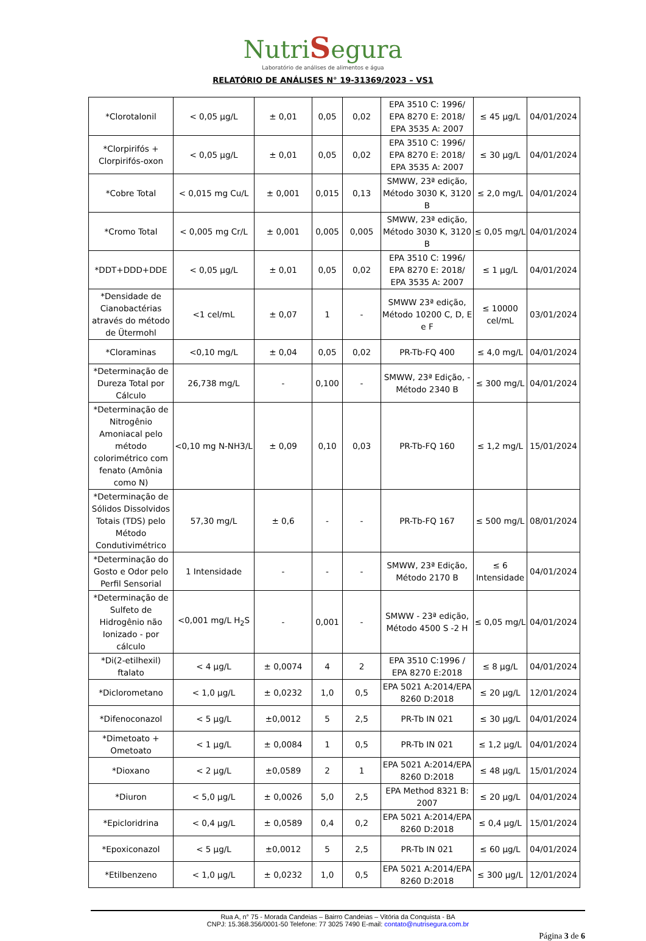NutriSegura
Laboratório de análises de alimentos e água
RELATÓRIO DE ANÁLISES N° 19-31369/2023 – VS1
| *Clorotalonil | < 0,05 µg/L | ± 0,01 | 0,05 | 0,02 | EPA 3510 C: 1996/ EPA 8270 E: 2018/ EPA 3535 A: 2007 | ≤ 45 µg/L | 04/01/2024 |
| *Clorpirifós + Clorpirifós-oxon | < 0,05 µg/L | ± 0,01 | 0,05 | 0,02 | EPA 3510 C: 1996/ EPA 8270 E: 2018/ EPA 3535 A: 2007 | ≤ 30 µg/L | 04/01/2024 |
| *Cobre Total | < 0,015 mg Cu/L | ± 0,001 | 0,015 | 0,13 | SMWW, 23ª edição, Método 3030 K, 3120 B | ≤ 2,0 mg/L | 04/01/2024 |
| *Cromo Total | < 0,005 mg Cr/L | ± 0,001 | 0,005 | 0,005 | SMWW, 23ª edição, Método 3030 K, 3120 B | ≤ 0,05 mg/L | 04/01/2024 |
| *DDT+DDD+DDE | < 0,05 µg/L | ± 0,01 | 0,05 | 0,02 | EPA 3510 C: 1996/ EPA 8270 E: 2018/ EPA 3535 A: 2007 | ≤ 1 µg/L | 04/01/2024 |
| *Densidade de Cianobactérias através do método de Ütermohl | <1 cel/mL | ± 0,07 | 1 | - | SMWW 23ª edição, Método 10200 C, D, E e F | ≤ 10000 cel/mL | 03/01/2024 |
| *Cloraminas | <0,10 mg/L | ± 0,04 | 0,05 | 0,02 | PR-Tb-FQ 400 | ≤ 4,0 mg/L | 04/01/2024 |
| *Determinação de Dureza Total por Cálculo | 26,738 mg/L | - | 0,100 | - | SMWW, 23ª Edição, - Método 2340 B | ≤ 300 mg/L | 04/01/2024 |
| *Determinação de Nitrogênio Amoniacal pelo método colorimétrico com fenato (Amônia como N) | <0,10 mg N-NH3/L | ± 0,09 | 0,10 | 0,03 | PR-Tb-FQ 160 | ≤ 1,2 mg/L | 15/01/2024 |
| *Determinação de Sólidos Dissolvidos Totais (TDS) pelo Método Condutivimétrico | 57,30 mg/L | ± 0,6 | - | - | PR-Tb-FQ 167 | ≤ 500 mg/L | 08/01/2024 |
| *Determinação do Gosto e Odor pelo Perfil Sensorial | 1 Intensidade | - | - | - | SMWW, 23ª Edição, Método 2170 B | ≤ 6 Intensidade | 04/01/2024 |
| *Determinação de Sulfeto de Hidrogênio não Ionizado - por cálculo | <0,001 mg/L H<sub>2</sub>S | - | 0,001 | - | SMWW - 23ª edição, Método 4500 S -2 H | ≤ 0,05 mg/L | 04/01/2024 |
| *Di(2-etilhexil) ftalato | < 4 µg/L | ± 0,0074 | 4 | 2 | EPA 3510 C:1996 / EPA 8270 E:2018 | ≤ 8 µg/L | 04/01/2024 |
| *Diclorometano | < 1,0 µg/L | ± 0,0232 | 1,0 | 0,5 | EPA 5021 A:2014/EPA 8260 D:2018 | ≤ 20 µg/L | 12/01/2024 |
| *Difenoconazol | < 5 µg/L | ±0,0012 | 5 | 2,5 | PR-Tb IN 021 | ≤ 30 µg/L | 04/01/2024 |
| *Dimetoato + Ometoato | < 1 µg/L | ± 0,0084 | 1 | 0,5 | PR-Tb IN 021 | ≤ 1,2 µg/L | 04/01/2024 |
| *Dioxano | < 2 µg/L | ±0,0589 | 2 | 1 | EPA 5021 A:2014/EPA 8260 D:2018 | ≤ 48 µg/L | 15/01/2024 |
| *Diuron | < 5,0 µg/L | ± 0,0026 | 5,0 | 2,5 | EPA Method 8321 B: 2007 | ≤ 20 µg/L | 04/01/2024 |
| *Epicloridrina | < 0,4 µg/L | ± 0,0589 | 0,4 | 0,2 | EPA 5021 A:2014/EPA 8260 D:2018 | ≤ 0,4 µg/L | 15/01/2024 |
| *Epoxiconazol | < 5 µg/L | ±0,0012 | 5 | 2,5 | PR-Tb IN 021 | ≤ 60 µg/L | 04/01/2024 |
| *Etilbenzeno | < 1,0 µg/L | ± 0,0232 | 1,0 | 0,5 | EPA 5021 A:2014/EPA 8260 D:2018 | ≤ 300 µg/L | 12/01/2024 |
Rua A, n° 75 - Morada Candeias – Bairro Candeias – Vitória da Conquista - BA
CNPJ: 15.368.356/0001-50 Telefone: 77 3025 7490 E-mail: contato@nutrisegura.com.br
Página 3 de 6